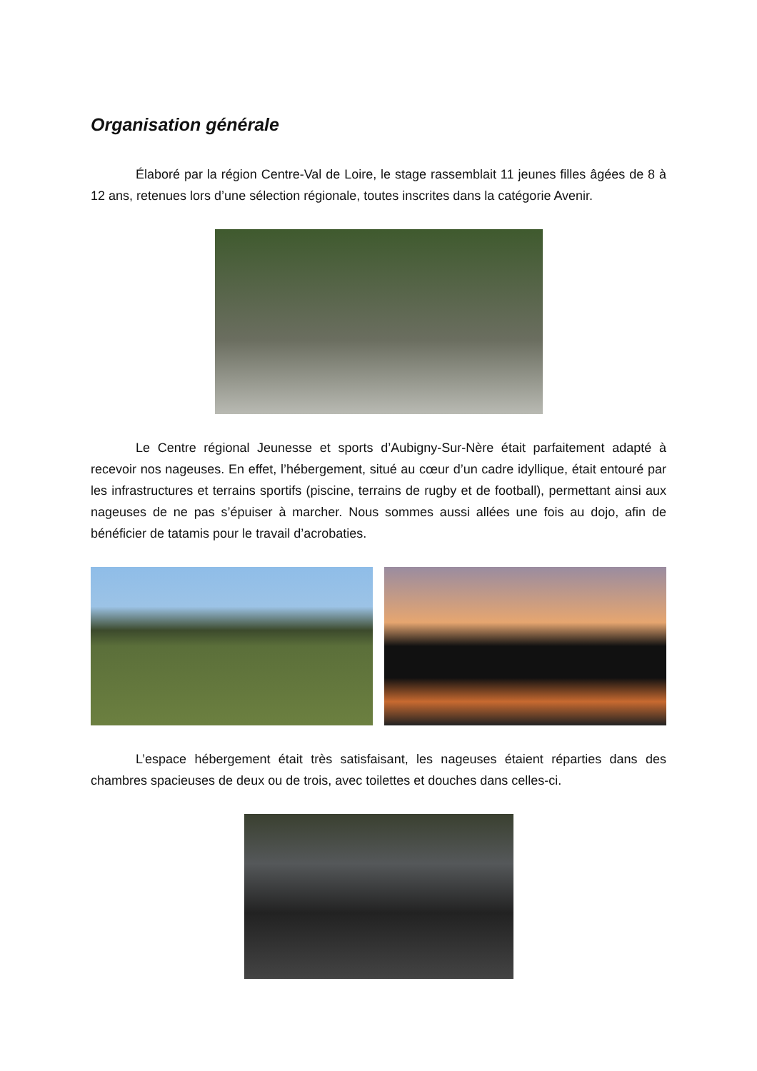Organisation générale
Élaboré par la région Centre-Val de Loire, le stage rassemblait 11 jeunes filles âgées de 8 à 12 ans, retenues lors d’une sélection régionale, toutes inscrites dans la catégorie Avenir.
Le Centre régional Jeunesse et sports d’Aubigny-Sur-Nère était parfaitement adapté à recevoir nos nageuses. En effet, l’hébergement, situé au cœur d’un cadre idyllique, était entouré par les infrastructures et terrains sportifs (piscine, terrains de rugby et de football), permettant ainsi aux nageuses de ne pas s’épuiser à marcher. Nous sommes aussi allées une fois au dojo, afin de bénéficier de tatamis pour le travail d’acrobaties.
L’espace hébergement était très satisfaisant, les nageuses étaient réparties dans des chambres spacieuses de deux ou de trois, avec toilettes et douches dans celles-ci.